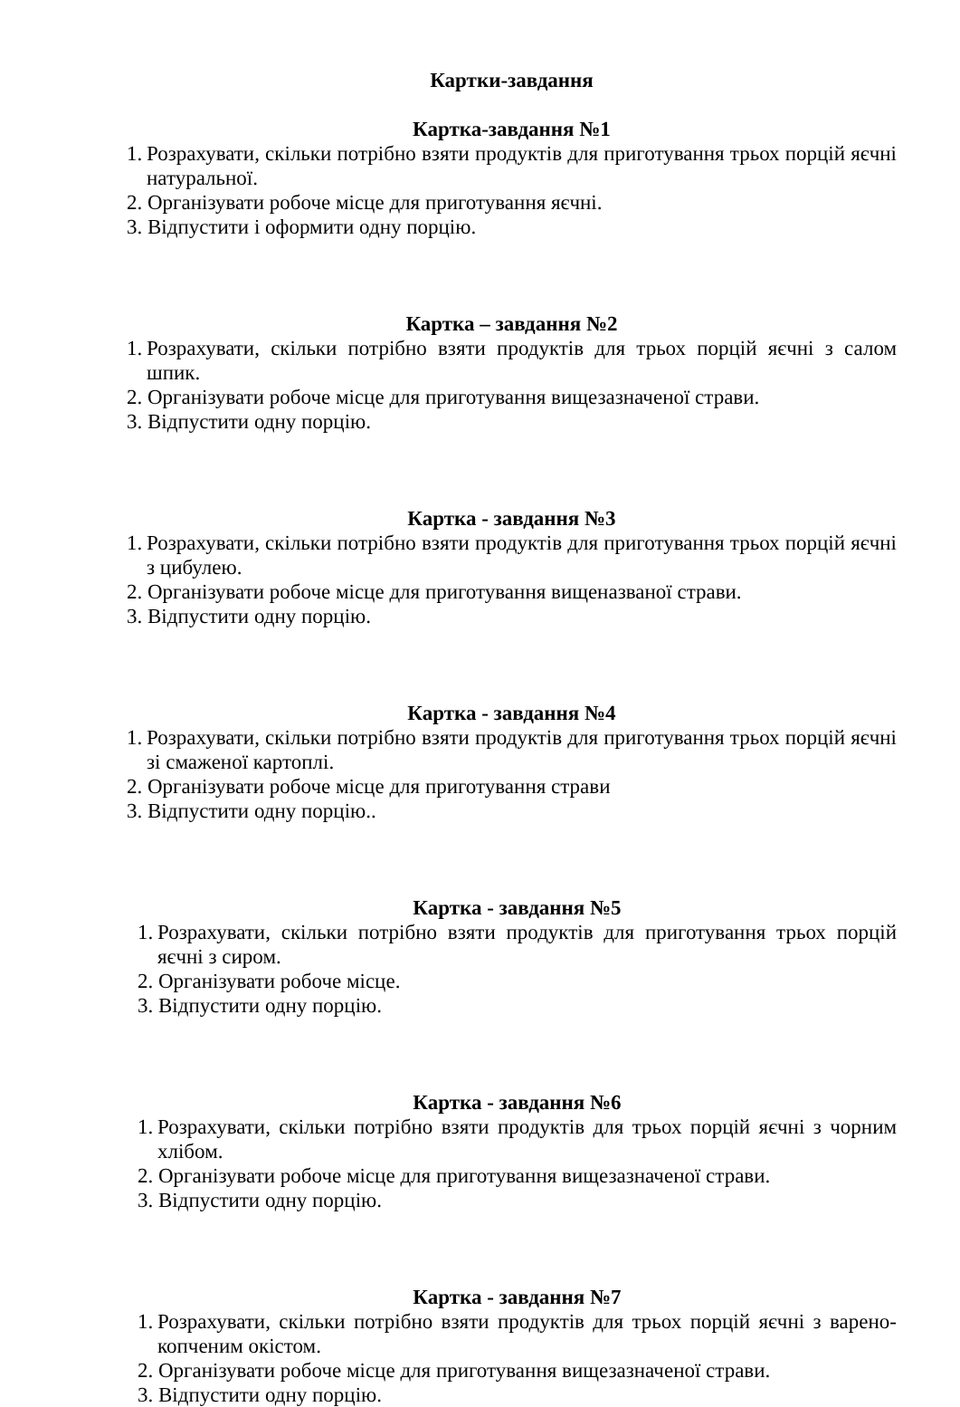Картки-завдання
Картка-завдання №1
1. Розрахувати, скільки потрібно взяти продуктів для приготування трьох порцій яєчні натуральної.
2. Організувати робоче місце для приготування яєчні.
3. Відпустити і оформити одну порцію.
Картка – завдання №2
1. Розрахувати, скільки потрібно взяти продуктів для трьох порцій яєчні з салом шпик.
2. Організувати робоче місце для приготування вищезазначеної страви.
3. Відпустити одну порцію.
Картка - завдання №3
1. Розрахувати, скільки потрібно взяти продуктів для приготування трьох порцій яєчні з цибулею.
2. Організувати робоче місце для приготування вищеназваної страви.
3. Відпустити одну порцію.
Картка - завдання №4
1. Розрахувати, скільки потрібно взяти продуктів для приготування трьох порцій яєчні зі смаженої картоплі.
2. Організувати робоче місце для приготування страви
3. Відпустити одну порцію..
Картка - завдання №5
1. Розрахувати, скільки потрібно взяти продуктів для приготування трьох порцій яєчні з сиром.
2. Організувати робоче місце.
3. Відпустити одну порцію.
Картка - завдання №6
1. Розрахувати, скільки потрібно взяти продуктів для трьох порцій яєчні з чорним хлібом.
2. Організувати робоче місце для приготування вищезазначеної страви.
3. Відпустити одну порцію.
Картка - завдання №7
1. Розрахувати, скільки потрібно взяти продуктів для трьох порцій яєчні з варено-копченим окістом.
2. Організувати робоче місце для приготування вищезазначеної страви.
3. Відпустити одну порцію.